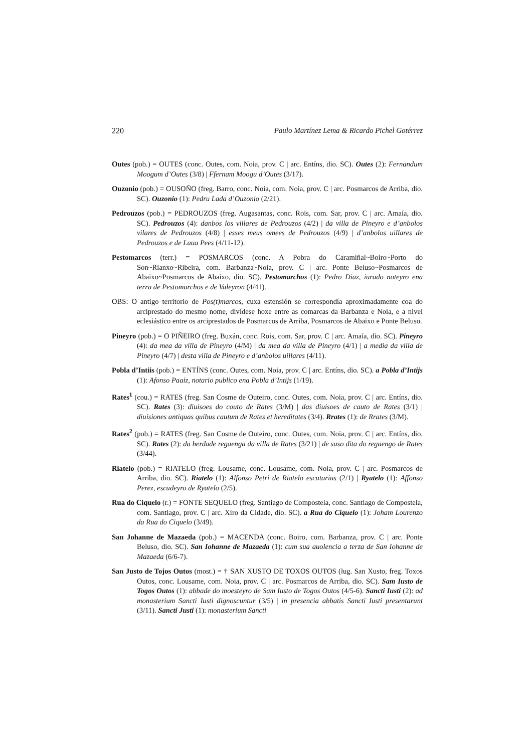220 Paulo Martínez Lema & Ricardo Pichel Gotérrez
Outes (pob.) = OUTES (conc. Outes, com. Noia, prov. C | arc. Entíns, dio. SC). Outes (2): Fernandum Moogum d’Outes (3/8) | Ffernam Moogu d’Outes (3/17).
Ouzonio (pob.) = OUSOÑO (freg. Barro, conc. Noia, com. Noia, prov. C | arc. Posmarcos de Arriba, dio. SC). Ouzonio (1): Pedru Lada d’Ouzonio (2/21).
Pedrouzos (pob.) = PEDROUZOS (freg. Augasantas, conc. Rois, com. Sar, prov. C | arc. Amaía, dio. SC). Pedrouzos (4): danbos los villares de Pedrouzos (4/2) | da villa de Pineyro e d’anbolos vilares de Pedrouzos (4/8) | esses meus omees de Pedrouzos (4/9) | d’anbolos uillares de Pedrouzos e de Laua Pees (4/11-12).
Pestomarcos (terr.) = POSMARCOS (conc. A Pobra do Caramiñal~Boiro~Porto do Son~Rianxo~Ribeira, com. Barbanza~Noia, prov. C | arc. Ponte Beluso~Posmarcos de Abaixo~Posmarcos de Abaixo, dio. SC). Pestomarchos (1): Pedro Diaz, iurado noteyro ena terra de Pestomarchos e de Valeyron (4/41).
OBS: O antigo territorio de Pos(t)marcos, cuxa estensión se correspondía aproximadamente coa do arciprestado do mesmo nome, divídese hoxe entre as comarcas da Barbanza e Noia, e a nivel eclesiástico entre os arciprestados de Posmarcos de Arriba, Posmarcos de Abaixo e Ponte Beluso.
Pineyro (pob.) = O PIÑEIRO (freg. Buxán, conc. Rois, com. Sar, prov. C | arc. Amaía, dio. SC). Pineyro (4): da mea da villa de Pineyro (4/M) | da mea da villa de Pineyro (4/1) | a media da villa de Pineyro (4/7) | desta villa de Pineyro e d’anbolos uillares (4/11).
Pobla d’Intiis (pob.) = ENTÍNS (conc. Outes, com. Noia, prov. C | arc. Entíns, dio. SC). a Pobla d’Intijs (1): Afonso Paaiz, notario publico ena Pobla d’Intijs (1/19).
Rates<sup>1</sup> (cou.) = RATES (freg. San Cosme de Outeiro, conc. Outes, com. Noia, prov. C | arc. Entíns, dio. SC). Rates (3): diuisoes do couto de Rates (3/M) | das diuisoes de cauto de Rates (3/1) | diuisiones antiquas quibus cautum de Rates et hereditates (3/4). Rrates (1): de Rrates (3/M).
Rates<sup>2</sup> (pob.) = RATES (freg. San Cosme de Outeiro, conc. Outes, com. Noia, prov. C | arc. Entíns, dio. SC). Rates (2): da herdade regaenga da villa de Rates (3/21) | de suso dita do regaengo de Rates (3/44).
Riatelo (pob.) = RIATELO (freg. Lousame, conc. Lousame, com. Noia, prov. C | arc. Posmarcos de Arriba, dio. SC). Riatelo (1): Alfonso Petri de Riatelo escutarius (2/1) | Ryatelo (1): Affonso Perez, escudeyro de Ryatelo (2/5).
Rua do Ciquelo (r.) = FONTE SEQUELO (freg. Santiago de Compostela, conc. Santiago de Compostela, com. Santiago, prov. C | arc. Xiro da Cidade, dio. SC). a Rua do Ciquelo (1): Joham Lourenzo da Rua do Ciquelo (3/49).
San Johanne de Mazaeda (pob.) = MACENDA (conc. Boiro, com. Barbanza, prov. C | arc. Ponte Beluso, dio. SC). San Iohanne de Mazaeda (1): cum sua auolencia a terza de San Iohanne de Mazaeda (6/6-7).
San Justo de Tojos Outos (most.) = † SAN XUSTO DE TOXOS OUTOS (lug. San Xusto, freg. Toxos Outos, conc. Lousame, com. Noia, prov. C | arc. Posmarcos de Arriba, dio. SC). Sam Iusto de Togos Outos (1): abbade do moesteyro de Sam Iusto de Togos Outos (4/5-6). Sancti Iusti (2): ad monasterium Sancti Iusti dignoscuntur (3/5) | in presencia abbatis Sancti Iusti presentarunt (3/11). Sancti Justi (1): monasterium Sancti